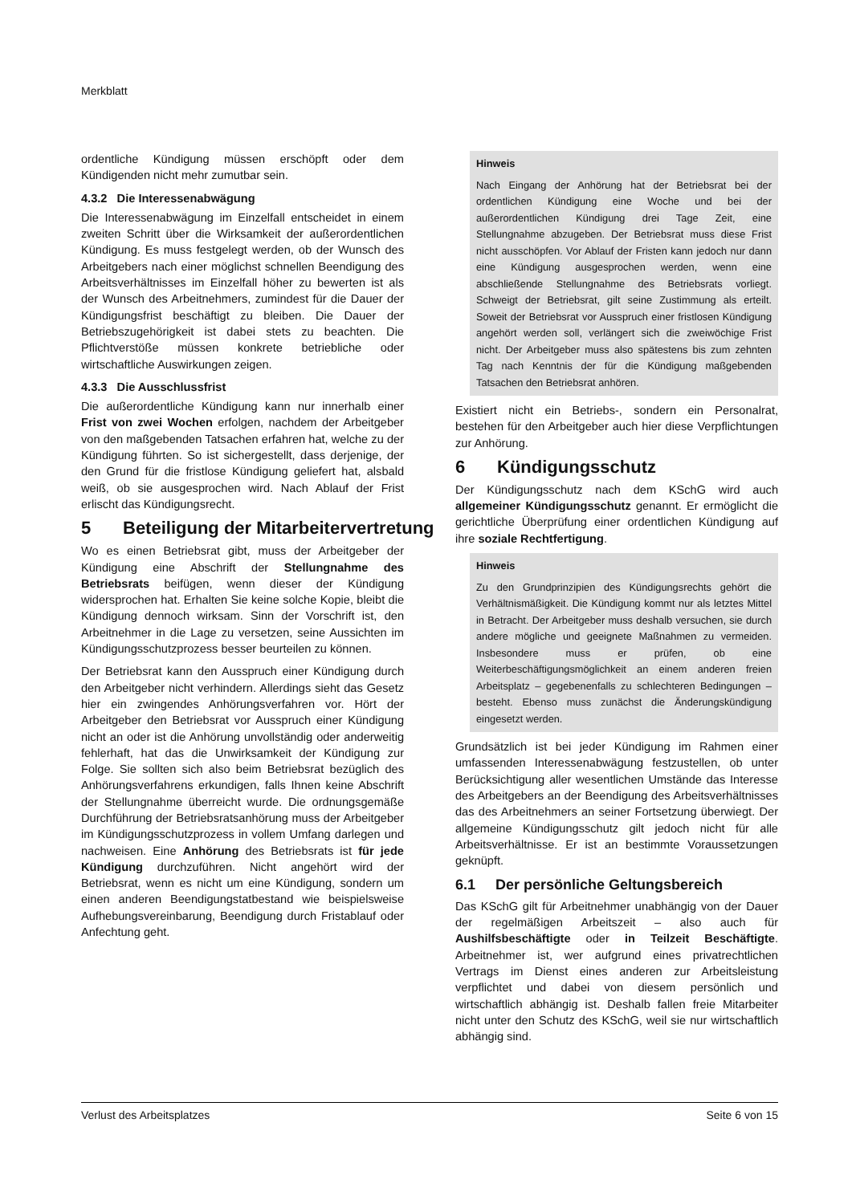Merkblatt
ordentliche Kündigung müssen erschöpft oder dem Kündigenden nicht mehr zumutbar sein.
4.3.2 Die Interessenabwägung
Die Interessenabwägung im Einzelfall entscheidet in einem zweiten Schritt über die Wirksamkeit der außerordentlichen Kündigung. Es muss festgelegt werden, ob der Wunsch des Arbeitgebers nach einer möglichst schnellen Beendigung des Arbeitsverhältnisses im Einzelfall höher zu bewerten ist als der Wunsch des Arbeitnehmers, zumindest für die Dauer der Kündigungsfrist beschäftigt zu bleiben. Die Dauer der Betriebszugehörigkeit ist dabei stets zu beachten. Die Pflichtverstöße müssen konkrete betriebliche oder wirtschaftliche Auswirkungen zeigen.
4.3.3 Die Ausschlussfrist
Die außerordentliche Kündigung kann nur innerhalb einer Frist von zwei Wochen erfolgen, nachdem der Arbeitgeber von den maßgebenden Tatsachen erfahren hat, welche zu der Kündigung führten. So ist sichergestellt, dass derjenige, der den Grund für die fristlose Kündigung geliefert hat, alsbald weiß, ob sie ausgesprochen wird. Nach Ablauf der Frist erlischt das Kündigungsrecht.
5 Beteiligung der Mitarbeitervertretung
Wo es einen Betriebsrat gibt, muss der Arbeitgeber der Kündigung eine Abschrift der Stellungnahme des Betriebsrats beifügen, wenn dieser der Kündigung widersprochen hat. Erhalten Sie keine solche Kopie, bleibt die Kündigung dennoch wirksam. Sinn der Vorschrift ist, den Arbeitnehmer in die Lage zu versetzen, seine Aussichten im Kündigungsschutzprozess besser beurteilen zu können.
Der Betriebsrat kann den Ausspruch einer Kündigung durch den Arbeitgeber nicht verhindern. Allerdings sieht das Gesetz hier ein zwingendes Anhörungsverfahren vor. Hört der Arbeitgeber den Betriebsrat vor Ausspruch einer Kündigung nicht an oder ist die Anhörung unvollständig oder anderweitig fehlerhaft, hat das die Unwirksamkeit der Kündigung zur Folge. Sie sollten sich also beim Betriebsrat bezüglich des Anhörungsverfahrens erkundigen, falls Ihnen keine Abschrift der Stellungnahme überreicht wurde. Die ordnungsgemäße Durchführung der Betriebsratsanhörung muss der Arbeitgeber im Kündigungsschutzprozess in vollem Umfang darlegen und nachweisen. Eine Anhörung des Betriebsrats ist für jede Kündigung durchzuführen. Nicht angehört wird der Betriebsrat, wenn es nicht um eine Kündigung, sondern um einen anderen Beendigungstatbestand wie beispielsweise Aufhebungsvereinbarung, Beendigung durch Fristablauf oder Anfechtung geht.
Hinweis
Nach Eingang der Anhörung hat der Betriebsrat bei der ordentlichen Kündigung eine Woche und bei der außerordentlichen Kündigung drei Tage Zeit, eine Stellungnahme abzugeben. Der Betriebsrat muss diese Frist nicht ausschöpfen. Vor Ablauf der Fristen kann jedoch nur dann eine Kündigung ausgesprochen werden, wenn eine abschließende Stellungnahme des Betriebsrats vorliegt. Schweigt der Betriebsrat, gilt seine Zustimmung als erteilt. Soweit der Betriebsrat vor Ausspruch einer fristlosen Kündigung angehört werden soll, verlängert sich die zweiwöchige Frist nicht. Der Arbeitgeber muss also spätestens bis zum zehnten Tag nach Kenntnis der für die Kündigung maßgebenden Tatsachen den Betriebsrat anhören.
Existiert nicht ein Betriebs-, sondern ein Personalrat, bestehen für den Arbeitgeber auch hier diese Verpflichtungen zur Anhörung.
6 Kündigungsschutz
Der Kündigungsschutz nach dem KSchG wird auch allgemeiner Kündigungsschutz genannt. Er ermöglicht die gerichtliche Überprüfung einer ordentlichen Kündigung auf ihre soziale Rechtfertigung.
Hinweis
Zu den Grundprinzipien des Kündigungsrechts gehört die Verhältnismäßigkeit. Die Kündigung kommt nur als letztes Mittel in Betracht. Der Arbeitgeber muss deshalb versuchen, sie durch andere mögliche und geeignete Maßnahmen zu vermeiden. Insbesondere muss er prüfen, ob eine Weiterbeschäftigungsmöglichkeit an einem anderen freien Arbeitsplatz – gegebenenfalls zu schlechteren Bedingungen – besteht. Ebenso muss zunächst die Änderungskündigung eingesetzt werden.
Grundsätzlich ist bei jeder Kündigung im Rahmen einer umfassenden Interessenabwägung festzustellen, ob unter Berücksichtigung aller wesentlichen Umstände das Interesse des Arbeitgebers an der Beendigung des Arbeitsverhältnisses das des Arbeitnehmers an seiner Fortsetzung überwiegt. Der allgemeine Kündigungsschutz gilt jedoch nicht für alle Arbeitsverhältnisse. Er ist an bestimmte Voraussetzungen geknüpft.
6.1 Der persönliche Geltungsbereich
Das KSchG gilt für Arbeitnehmer unabhängig von der Dauer der regelmäßigen Arbeitszeit – also auch für Aushilfsbeschäftigte oder in Teilzeit Beschäftigte. Arbeitnehmer ist, wer aufgrund eines privatrechtlichen Vertrags im Dienst eines anderen zur Arbeitsleistung verpflichtet und dabei von diesem persönlich und wirtschaftlich abhängig ist. Deshalb fallen freie Mitarbeiter nicht unter den Schutz des KSchG, weil sie nur wirtschaftlich abhängig sind.
Verlust des Arbeitsplatzes Seite 6 von 15